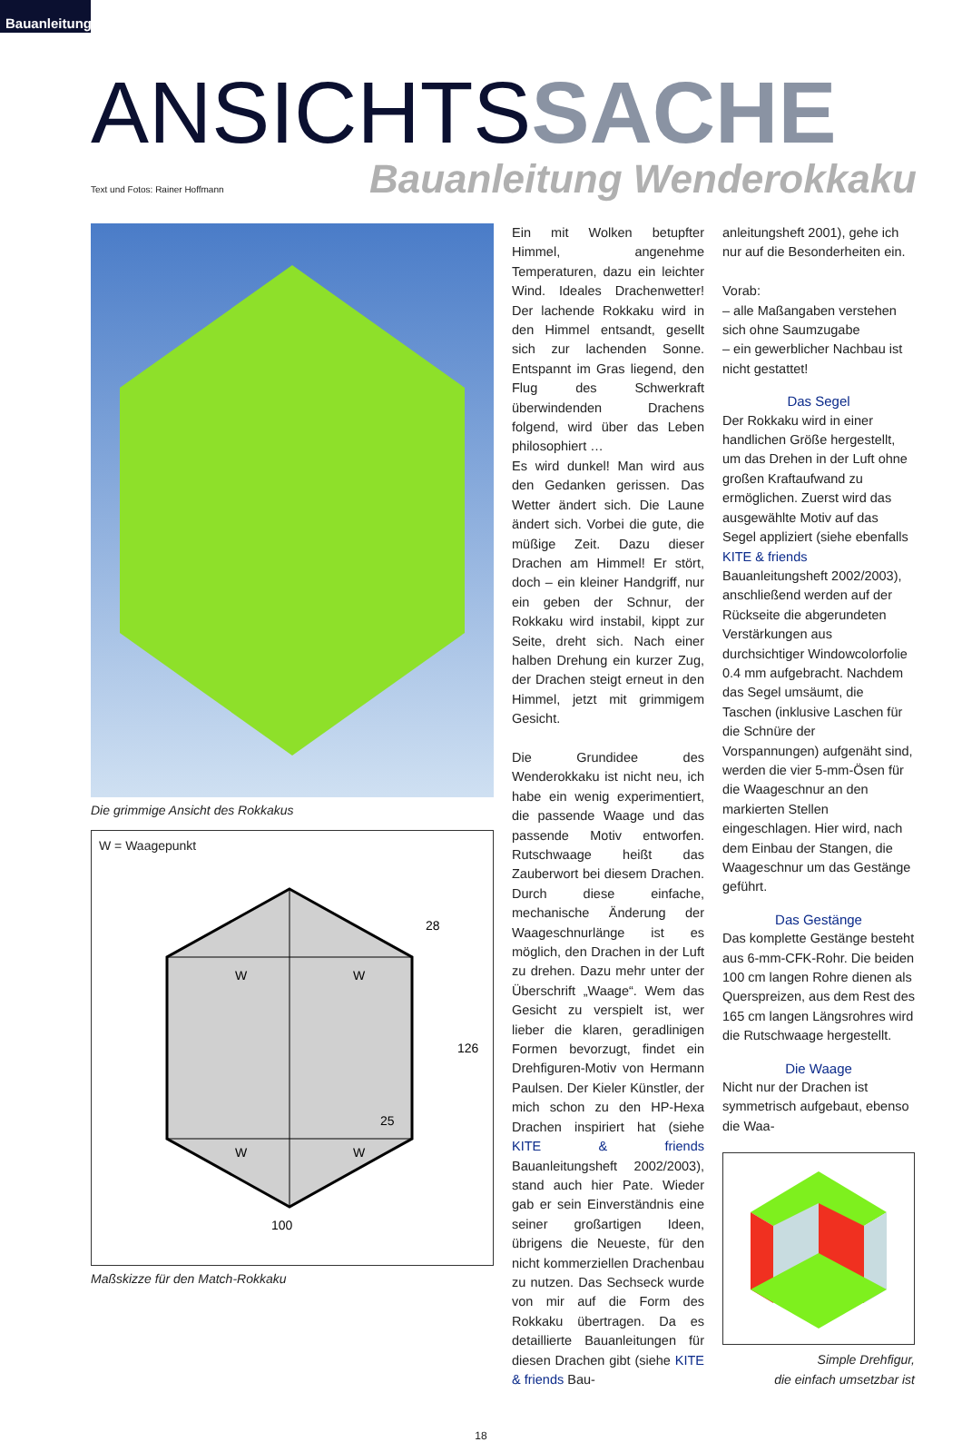Bauanleitung
ANSICHTSSACHE
Text und Fotos: Rainer Hoffmann
Bauanleitung Wenderokkaku
Die grimmige Ansicht des Rokkakus
W = Waagepunkt
W
W
W
W
28
126
25
100
Maßskizze für den Match-Rokkaku
Ein mit Wolken betupfter Himmel, angenehme Temperaturen, dazu ein leichter Wind. Ideales Drachenwetter! Der lachende Rokkaku wird in den Himmel entsandt, gesellt sich zur lachenden Sonne. Entspannt im Gras liegend, den Flug des Schwerkraft überwindenden Drachens folgend, wird über das Leben philosophiert …
Es wird dunkel! Man wird aus den Gedanken gerissen. Das Wetter ändert sich. Die Laune ändert sich. Vorbei die gute, die müßige Zeit. Dazu dieser Drachen am Himmel! Er stört, doch – ein kleiner Handgriff, nur ein geben der Schnur, der Rokkaku wird instabil, kippt zur Seite, dreht sich. Nach einer halben Drehung ein kurzer Zug, der Drachen steigt erneut in den Himmel, jetzt mit grimmigem Gesicht.
Die Grundidee des Wenderokkaku ist nicht neu, ich habe ein wenig experimentiert, die passende Waage und das passende Motiv entworfen. Rutschwaage heißt das Zauberwort bei diesem Drachen. Durch diese einfache, mechanische Änderung der Waageschnurlänge ist es möglich, den Drachen in der Luft zu drehen. Dazu mehr unter der Überschrift „Waage“. Wem das Gesicht zu verspielt ist, wer lieber die klaren, geradlinigen Formen bevorzugt, findet ein Drehfiguren-Motiv von Hermann Paulsen. Der Kieler Künstler, der mich schon zu den HP-Hexa Drachen inspiriert hat (siehe KITE & friends Bauanleitungsheft 2002/2003), stand auch hier Pate. Wieder gab er sein Einverständnis eine seiner großartigen Ideen, übrigens die Neueste, für den nicht kommerziellen Drachenbau zu nutzen. Das Sechseck wurde von mir auf die Form des Rokkaku übertragen. Da es detaillierte Bauanleitungen für diesen Drachen gibt (siehe KITE & friends Bau-
anleitungsheft 2001), gehe ich nur auf die Besonderheiten ein.
Vorab:
– alle Maßangaben verstehen sich ohne Saumzugabe
– ein gewerblicher Nachbau ist nicht gestattet!
Das Segel
Der Rokkaku wird in einer handlichen Größe hergestellt, um das Drehen in der Luft ohne großen Kraftaufwand zu ermöglichen. Zuerst wird das ausgewählte Motiv auf das Segel appliziert (siehe ebenfalls KITE & friends Bauanleitungsheft 2002/2003), anschließend werden auf der Rückseite die abgerundeten Verstärkungen aus durchsichtiger Windowcolorfolie 0.4 mm aufgebracht. Nachdem das Segel umsäumt, die Taschen (inklusive Laschen für die Schnüre der Vorspannungen) aufgenäht sind, werden die vier 5-mm-Ösen für die Waageschnur an den markierten Stellen eingeschlagen. Hier wird, nach dem Einbau der Stangen, die Waageschnur um das Gestänge geführt.
Das Gestänge
Das komplette Gestänge besteht aus 6-mm-CFK-Rohr. Die beiden 100 cm langen Rohre dienen als Querspreizen, aus dem Rest des 165 cm langen Längsrohres wird die Rutschwaage hergestellt.
Die Waage
Nicht nur der Drachen ist symmetrisch aufgebaut, ebenso die Waa-
Simple Drehfigur,
die einfach umsetzbar ist
18